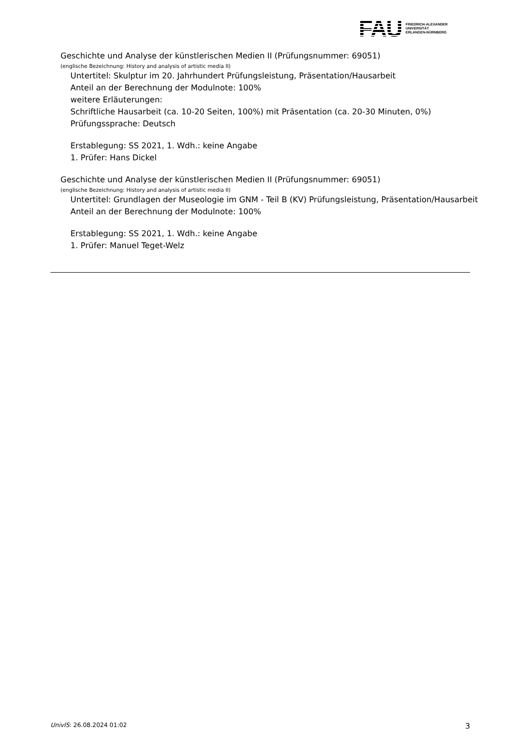FAU
FRIEDRICH-ALEXANDER
UNIVERSITÄT
ERLANGEN-NÜRNBERG
Geschichte und Analyse der künstlerischen Medien II (Prüfungsnummer: 69051)
(englische Bezeichnung: History and analysis of artistic media II)
Untertitel: Skulptur im 20. Jahrhundert Prüfungsleistung, Präsentation/Hausarbeit
Anteil an der Berechnung der Modulnote: 100%
weitere Erläuterungen:
Schriftliche Hausarbeit (ca. 10-20 Seiten, 100%) mit Präsentation (ca. 20-30 Minuten, 0%)
Prüfungssprache: Deutsch
Erstablegung: SS 2021, 1. Wdh.: keine Angabe
1. Prüfer: Hans Dickel
Geschichte und Analyse der künstlerischen Medien II (Prüfungsnummer: 69051)
(englische Bezeichnung: History and analysis of artistic media II)
Untertitel: Grundlagen der Museologie im GNM - Teil B (KV) Prüfungsleistung, Präsentation/Hausarbeit
Anteil an der Berechnung der Modulnote: 100%
Erstablegung: SS 2021, 1. Wdh.: keine Angabe
1. Prüfer: Manuel Teget-Welz
UnivIS: 26.08.2024 01:02 3